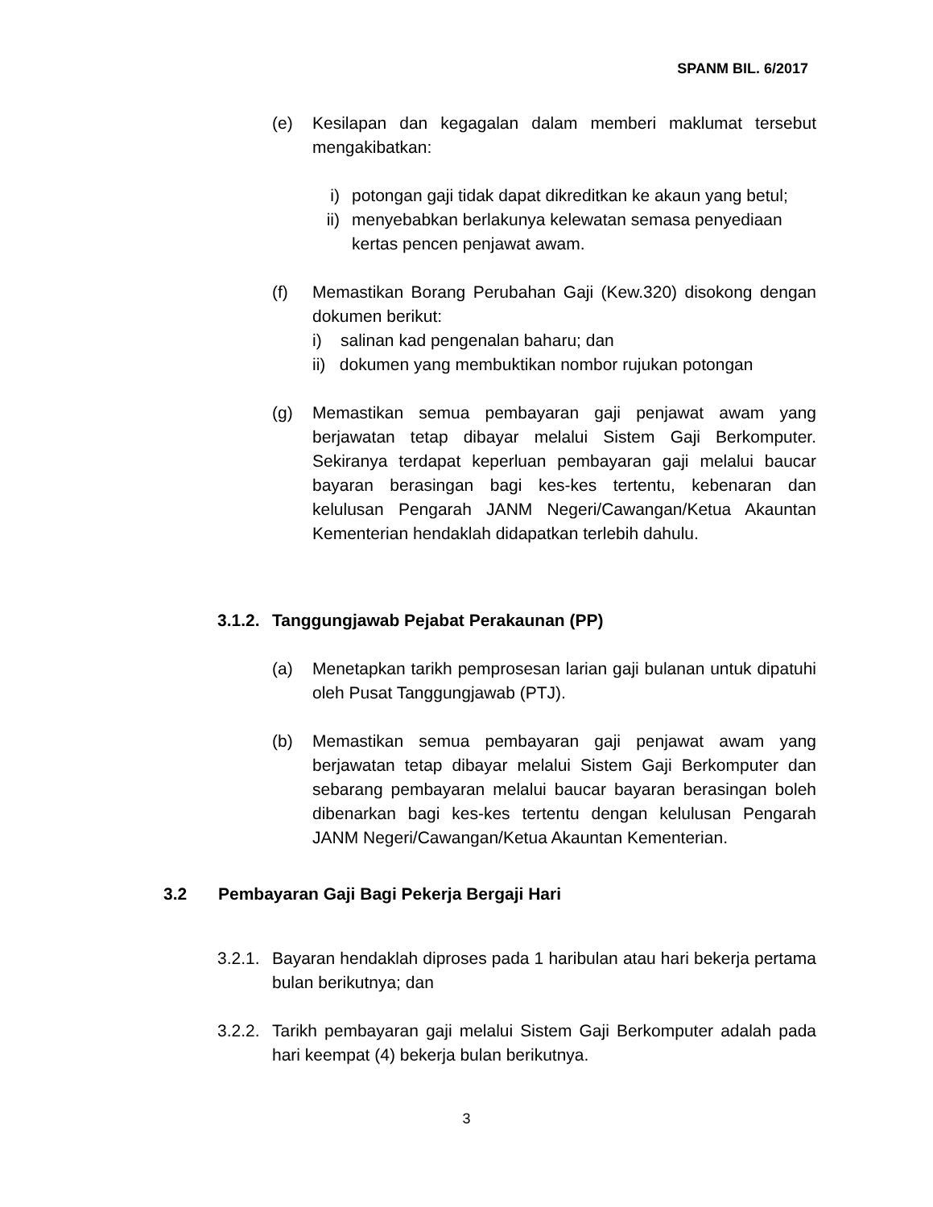SPANM BIL. 6/2017
(e) Kesilapan dan kegagalan dalam memberi maklumat tersebut mengakibatkan:
i) potongan gaji tidak dapat dikreditkan ke akaun yang betul;
ii) menyebabkan berlakunya kelewatan semasa penyediaan kertas pencen penjawat awam.
(f) Memastikan Borang Perubahan Gaji (Kew.320) disokong dengan dokumen berikut:
i) salinan kad pengenalan baharu; dan
ii) dokumen yang membuktikan nombor rujukan potongan
(g) Memastikan semua pembayaran gaji penjawat awam yang berjawatan tetap dibayar melalui Sistem Gaji Berkomputer. Sekiranya terdapat keperluan pembayaran gaji melalui baucar bayaran berasingan bagi kes-kes tertentu, kebenaran dan kelulusan Pengarah JANM Negeri/Cawangan/Ketua Akauntan Kementerian hendaklah didapatkan terlebih dahulu.
3.1.2. Tanggungjawab Pejabat Perakaunan (PP)
(a) Menetapkan tarikh pemprosesan larian gaji bulanan untuk dipatuhi oleh Pusat Tanggungjawab (PTJ).
(b) Memastikan semua pembayaran gaji penjawat awam yang berjawatan tetap dibayar melalui Sistem Gaji Berkomputer dan sebarang pembayaran melalui baucar bayaran berasingan boleh dibenarkan bagi kes-kes tertentu dengan kelulusan Pengarah JANM Negeri/Cawangan/Ketua Akauntan Kementerian.
3.2 Pembayaran Gaji Bagi Pekerja Bergaji Hari
3.2.1. Bayaran hendaklah diproses pada 1 haribulan atau hari bekerja pertama bulan berikutnya; dan
3.2.2. Tarikh pembayaran gaji melalui Sistem Gaji Berkomputer adalah pada hari keempat (4) bekerja bulan berikutnya.
3